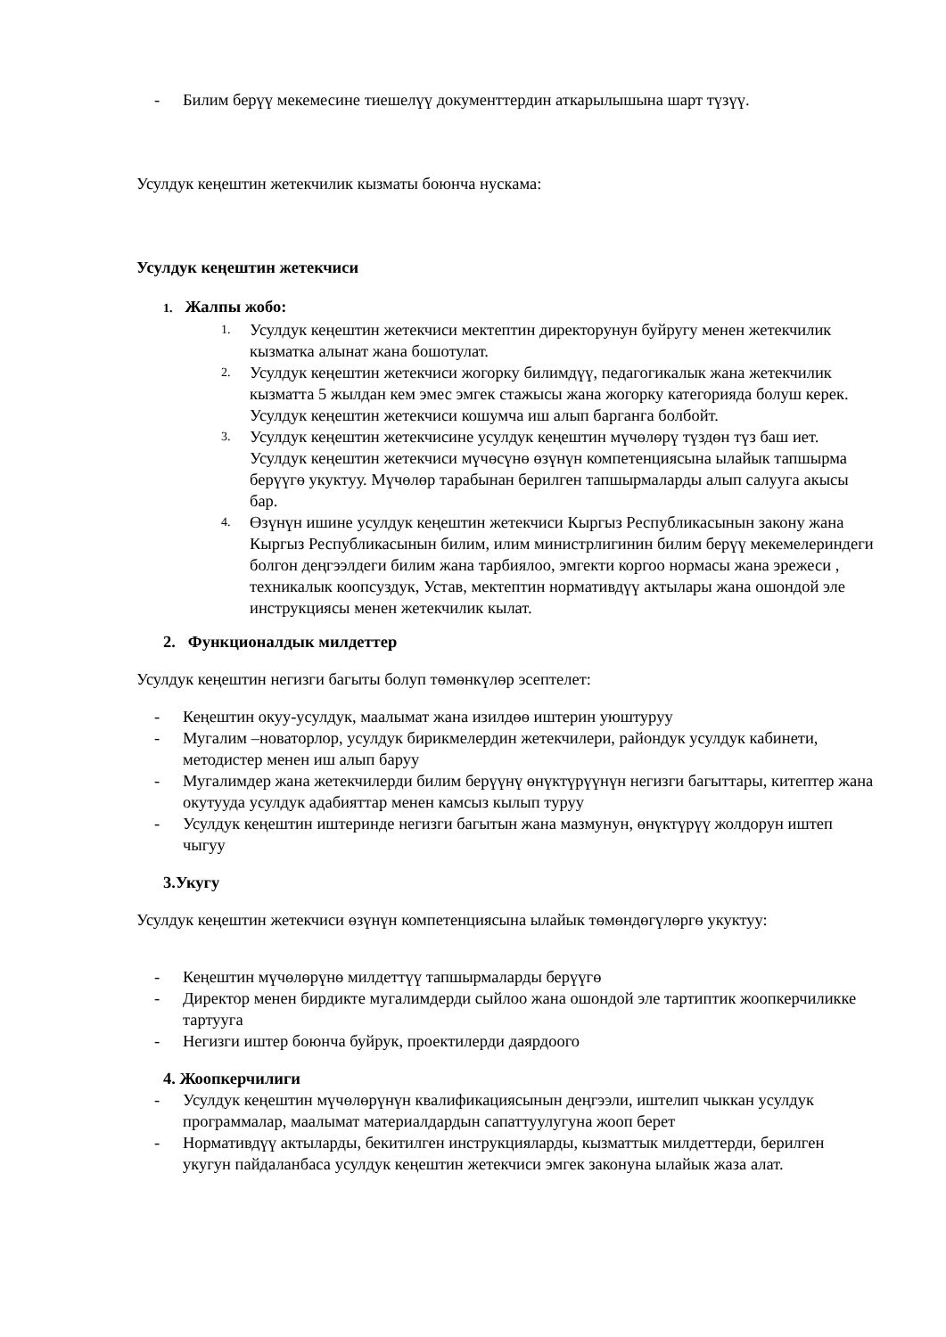- Билим берүү мекемесине тиешелүү документтердин аткарылышына шарт түзүү.
Усулдук кеңештин жетекчилик кызматы боюнча нускама:
Усулдук кеңештин жетекчиси
1. Жалпы жобо:
1. Усулдук кеңештин жетекчиси мектептин директорунун буйругу менен жетекчилик кызматка алынат жана бошотулат.
2. Усулдук кеңештин жетекчиси жогорку билимдүү, педагогикалык жана жетекчилик кызматта 5 жылдан кем эмес эмгек стажысы жана жогорку категорияда болуш керек. Усулдук кеңештин жетекчиси кошумча иш алып барганга болбойт.
3. Усулдук кеңештин жетекчисине усулдук кеңештин мүчөлөрү түздөн түз баш иет. Усулдук кеңештин жетекчиси мүчөсүнө өзүнүн компетенциясына ылайык тапшырма берүүгө укуктуу. Мүчөлөр тарабынан берилген тапшырмаларды алып салууга акысы бар.
4. Өзүнүн ишине усулдук кеңештин жетекчиси Кыргыз Республикасынын закону жана Кыргыз Республикасынын билим, илим министрлигинин билим берүү мекемелериндеги болгон деңгээлдеги билим жана тарбиялоо, эмгекти коргоо нормасы жана эрежеси , техникалык коопсуздук, Устав, мектептин нормативдүү актылары жана ошондой эле инструкциясы менен жетекчилик кылат.
2. Функционалдык милдеттер
Усулдук кеңештин негизги багыты болуп төмөнкүлөр эсептелет:
- Кеңештин окуу-усулдук, маалымат жана изилдөө иштерин уюштуруу
- Мугалим –новаторлор, усулдук бирикмелердин жетекчилери, райондук усулдук кабинети, методистер менен иш алып баруу
- Мугалимдер жана жетекчилерди билим берүүнү өнүктүрүүнүн негизги багыттары, китептер жана окутууда усулдук адабияттар менен камсыз кылып туруу
- Усулдук кеңештин иштеринде негизги багытын жана мазмунун, өнүктүрүү жолдорун иштеп чыгуу
3.Укугу
Усулдук кеңештин жетекчиси өзүнүн компетенциясына ылайык төмөндөгүлөргө укуктуу:
- Кеңештин мүчөлөрүнө милдеттүү тапшырмаларды берүүгө
- Директор менен бирдикте мугалимдерди сыйлоо жана ошондой эле тартиптик жоопкерчиликке тартууга
- Негизги иштер боюнча буйрук, проектилерди даярдоого
4. Жоопкерчилиги
- Усулдук кеңештин мүчөлөрүнүн квалификациясынын деңгээли, иштелип чыккан усулдук программалар, маалымат материалдардын сапаттуулугуна жооп берет
- Нормативдүү актыларды, бекитилген инструкцияларды, кызматтык милдеттерди, берилген укугун пайдаланбаса усулдук кеңештин жетекчиси эмгек законуна ылайык жаза алат.